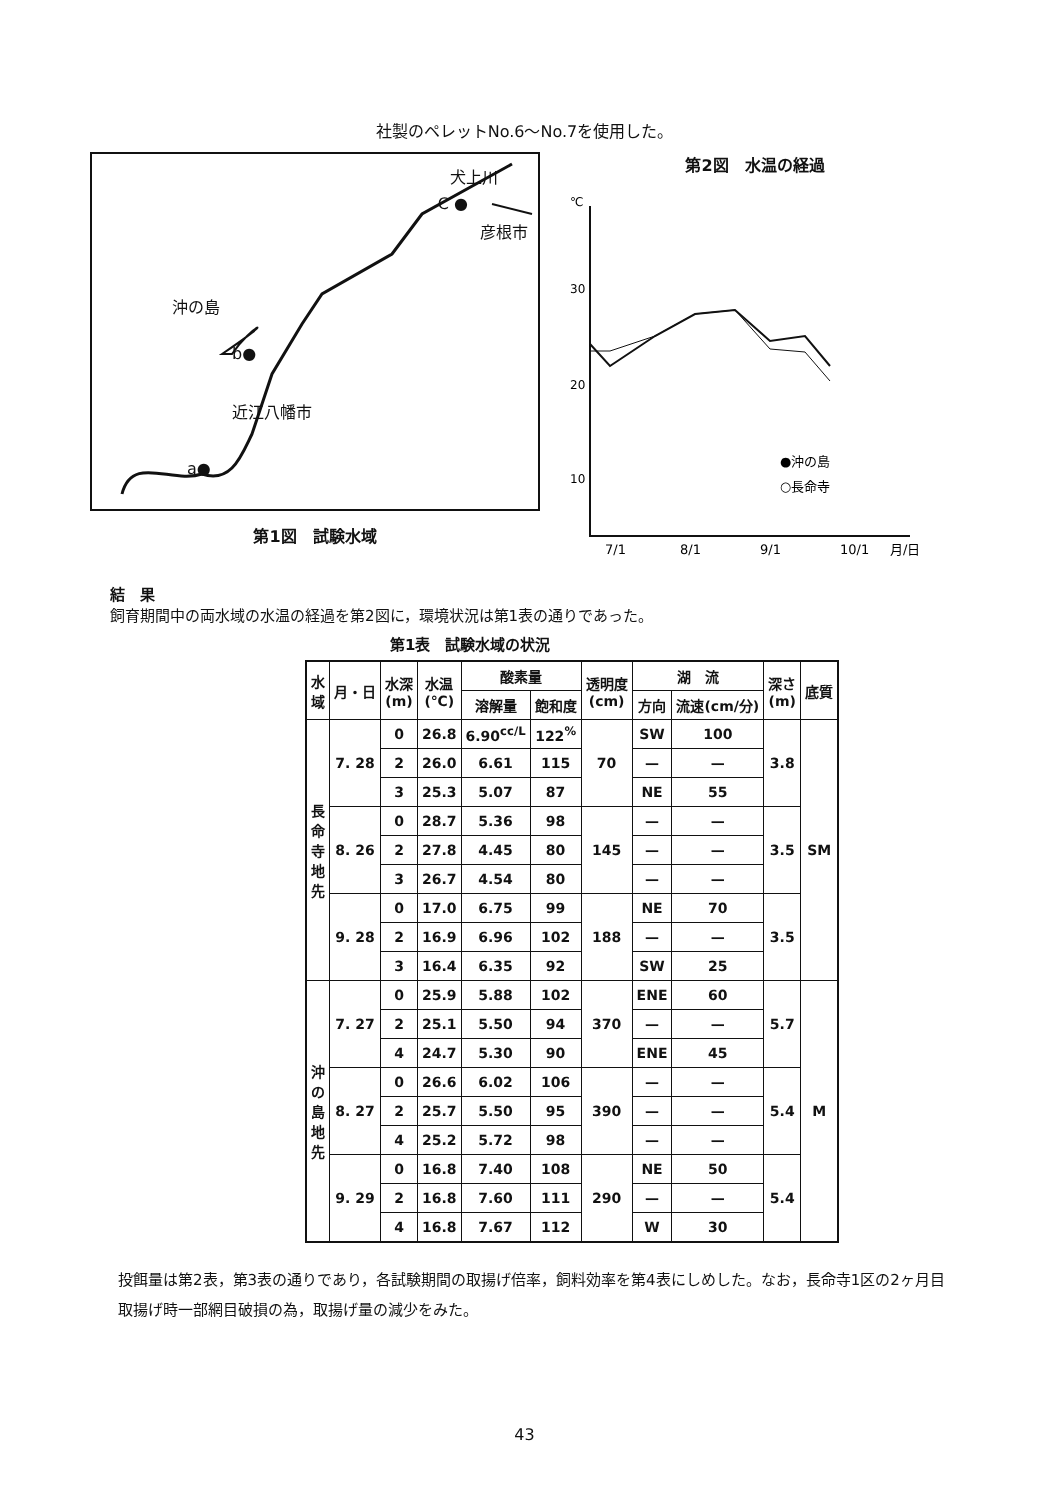社製のペレットNo.6〜No.7を使用した。
犬上川
C ●
彦根市
沖の島
b●
近江八幡市
a●
第1図　試験水域
第2図　水温の経過
30
20
10
℃
●沖の島
○長命寺
7/1
8/1
9/1
10/1
月/日
結　果
飼育期間中の両水域の水温の経過を第2図に，環境状況は第1表の通りであった。
第1表　試験水域の状況
| 水 域 | 月・日 | 水深 (m) | 水温 (℃) | 酸素量 | | 透明度 (cm) | 湖 流 | | 深さ (m) | 底質 |
| --- | --- | --- | --- | --- | --- | --- | --- | --- | --- | --- |
| | | | | 溶解量 | 飽和度 | | 方向 | 流速(cm/分) | | |
| 長 命 寺 地 先 | 7. 28 | 0 | 26.8 | 6.90<sup>cc/L</sup> | 122<sup>%</sup> | 70 | SW | 100 | 3.8 | SM |
| | | 2 | 26.0 | 6.61 | 115 | | — | — | | |
| | | 3 | 25.3 | 5.07 | 87 | | NE | 55 | | |
| | 8. 26 | 0 | 28.7 | 5.36 | 98 | 145 | — | — | 3.5 | |
| | | 2 | 27.8 | 4.45 | 80 | | — | — | | |
| | | 3 | 26.7 | 4.54 | 80 | | — | — | | |
| | 9. 28 | 0 | 17.0 | 6.75 | 99 | 188 | NE | 70 | 3.5 | |
| | | 2 | 16.9 | 6.96 | 102 | | — | — | | |
| | | 3 | 16.4 | 6.35 | 92 | | SW | 25 | | |
| 沖 の 島 地 先 | 7. 27 | 0 | 25.9 | 5.88 | 102 | 370 | ENE | 60 | 5.7 | M |
| | | 2 | 25.1 | 5.50 | 94 | | — | — | | |
| | | 4 | 24.7 | 5.30 | 90 | | ENE | 45 | | |
| | 8. 27 | 0 | 26.6 | 6.02 | 106 | 390 | — | — | 5.4 | |
| | | 2 | 25.7 | 5.50 | 95 | | — | — | | |
| | | 4 | 25.2 | 5.72 | 98 | | — | — | | |
| | 9. 29 | 0 | 16.8 | 7.40 | 108 | 290 | NE | 50 | 5.4 | |
| | | 2 | 16.8 | 7.60 | 111 | | — | — | | |
| | | 4 | 16.8 | 7.67 | 112 | | W | 30 | | |
投餌量は第2表，第3表の通りであり，各試験期間の取揚げ倍率，飼料効率を第4表にしめした。なお，長命寺1区の2ヶ月目取揚げ時一部網目破損の為，取揚げ量の減少をみた。
43